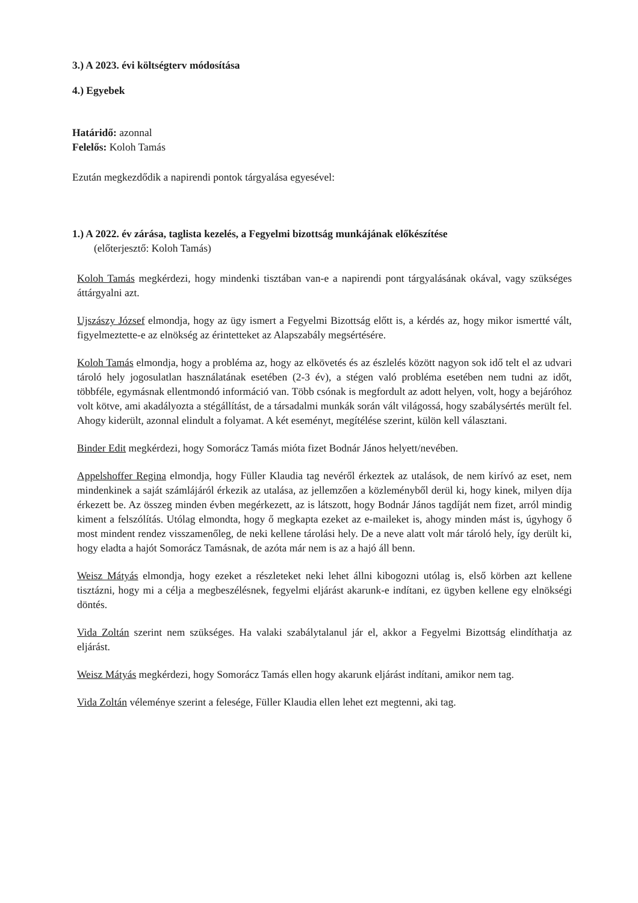3.) A 2023. évi költségterv módosítása
4.) Egyebek
Határidő: azonnal
Felelős: Koloh Tamás
Ezután megkezdődik a napirendi pontok tárgyalása egyesével:
1.) A 2022. év zárása, taglista kezelés, a Fegyelmi bizottság munkájának előkészítése
(előterjesztő: Koloh Tamás)
Koloh Tamás megkérdezi, hogy mindenki tisztában van-e a napirendi pont tárgyalásának okával, vagy szükséges áttárgyalni azt.
Ujszászy József elmondja, hogy az ügy ismert a Fegyelmi Bizottság előtt is, a kérdés az, hogy mikor ismertté vált, figyelmeztette-e az elnökség az érintetteket az Alapszabály megsértésére.
Koloh Tamás elmondja, hogy a probléma az, hogy az elkövetés és az észlelés között nagyon sok idő telt el az udvari tároló hely jogosulatlan használatának esetében (2-3 év), a stégen való probléma esetében nem tudni az időt, többféle, egymásnak ellentmondó információ van. Több csónak is megfordult az adott helyen, volt, hogy a bejáróhoz volt kötve, ami akadályozta a stégállítást, de a társadalmi munkák során vált világossá, hogy szabálysértés merült fel. Ahogy kiderült, azonnal elindult a folyamat. A két eseményt, megítélése szerint, külön kell választani.
Binder Edit megkérdezi, hogy Somorácz Tamás mióta fizet Bodnár János helyett/nevében.
Appelshoffer Regina elmondja, hogy Füller Klaudia tag nevéről érkeztek az utalások, de nem kirívó az eset, nem mindenkinek a saját számlájáról érkezik az utalása, az jellemzően a közleményből derül ki, hogy kinek, milyen díja érkezett be. Az összeg minden évben megérkezett, az is látszott, hogy Bodnár János tagdíját nem fizet, arról mindig kiment a felszólítás. Utólag elmondta, hogy ő megkapta ezeket az e-maileket is, ahogy minden mást is, úgyhogy ő most mindent rendez visszamenőleg, de neki kellene tárolási hely. De a neve alatt volt már tároló hely, így derült ki, hogy eladta a hajót Somorácz Tamásnak, de azóta már nem is az a hajó áll benn.
Weisz Mátyás elmondja, hogy ezeket a részleteket neki lehet állni kibogozni utólag is, első körben azt kellene tisztázni, hogy mi a célja a megbeszélésnek, fegyelmi eljárást akarunk-e indítani, ez ügyben kellene egy elnökségi döntés.
Vida Zoltán szerint nem szükséges. Ha valaki szabálytalanul jár el, akkor a Fegyelmi Bizottság elindíthatja az eljárást.
Weisz Mátyás megkérdezi, hogy Somorácz Tamás ellen hogy akarunk eljárást indítani, amikor nem tag.
Vida Zoltán véleménye szerint a felesége, Füller Klaudia ellen lehet ezt megtenni, aki tag.